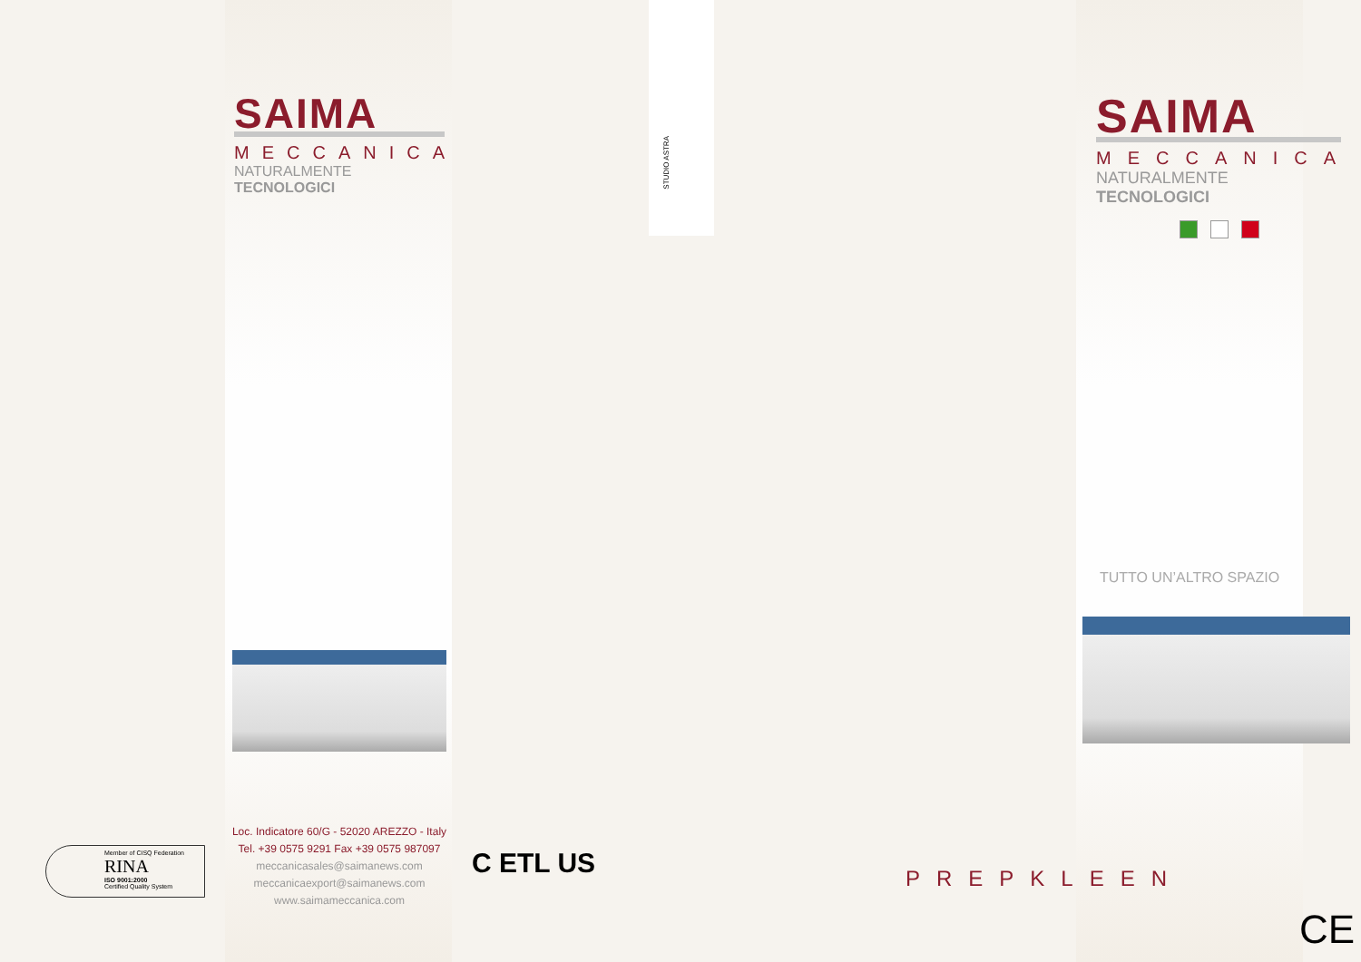SAIMA
MECCANICA
NATURALMENTE TECNOLOGICI
STUDIO ASTRA
SAIMA
MECCANICA
NATURALMENTE TECNOLOGICI
TUTTO UN’ALTRO SPAZIO
Member of CISQ Federation
RINA
ISO 9001:2000
Certified Quality System
Loc. Indicatore 60/G - 52020 AREZZO - Italy
Tel. +39 0575 9291 Fax +39 0575 987097
meccanicasales@saimanews.com
meccanicaexport@saimanews.com
www.saimameccanica.com
C ETL US PREPKLEEN
CE